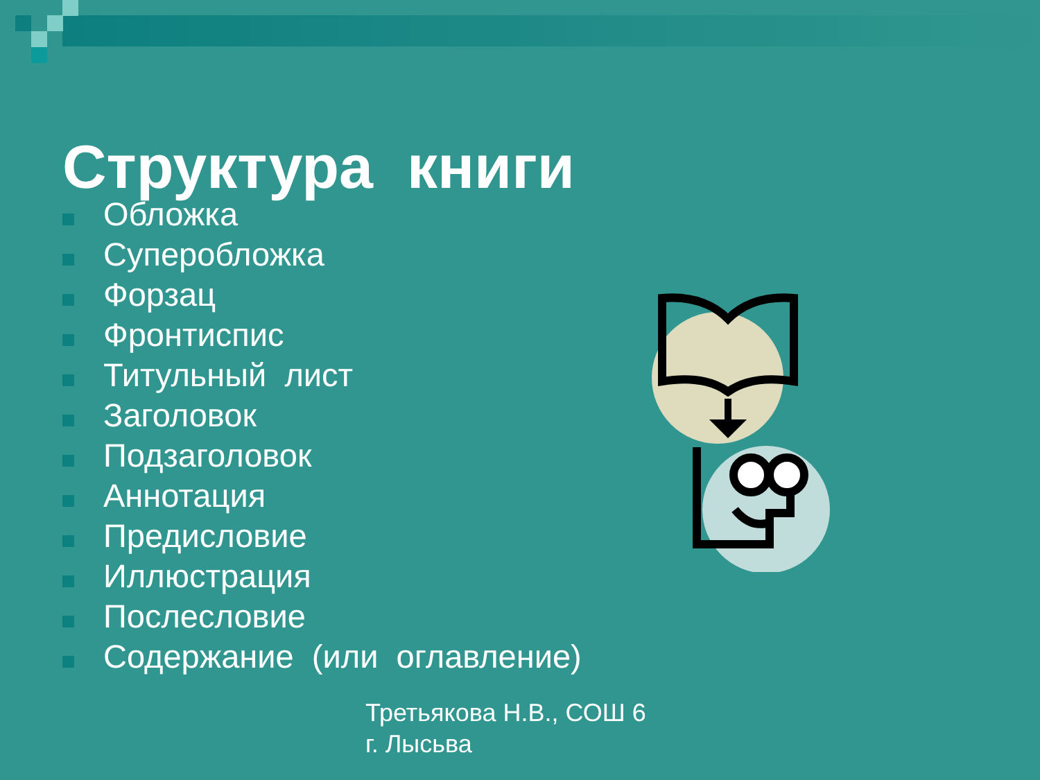Структура книги
Обложка
Суперобложка
Форзац
Фронтиспис
Титульный лист
Заголовок
Подзаголовок
Аннотация
Предисловие
Иллюстрация
Послесловие
Содержание (или оглавление)
Третьякова Н.В., СОШ 6
г. Лысьва